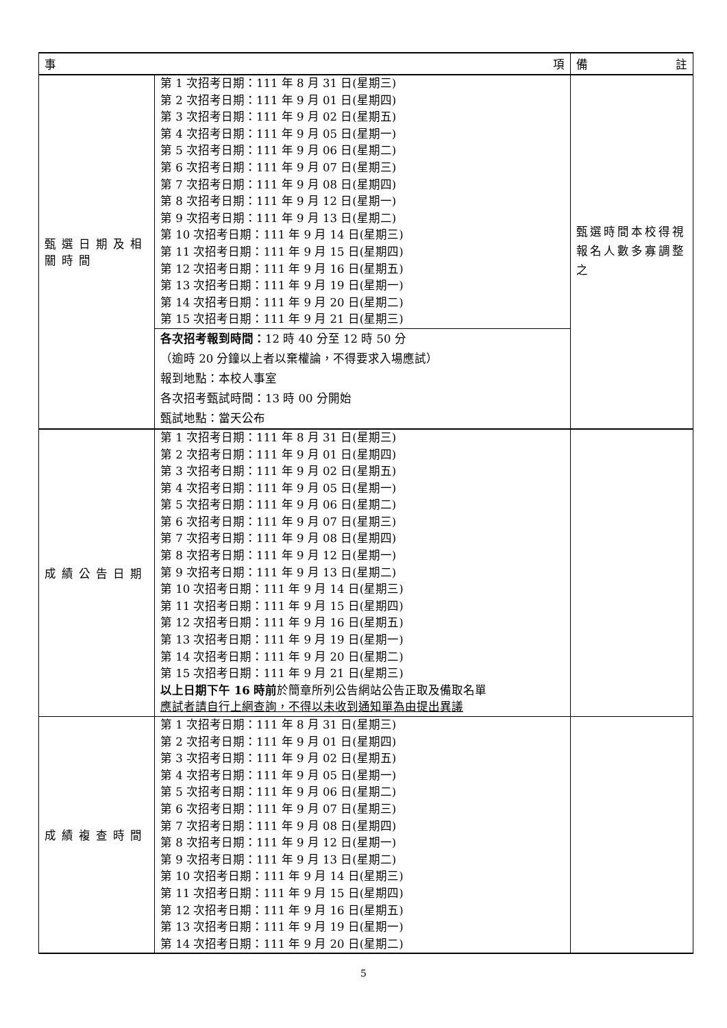| 事 項 | | 備 註 |
| --- | --- | --- |
| 甄選日期及相關時間 | 第 1 次招考日期：111 年 8 月 31 日(星期三) 第 2 次招考日期：111 年 9 月 01 日(星期四) 第 3 次招考日期：111 年 9 月 02 日(星期五) 第 4 次招考日期：111 年 9 月 05 日(星期一) 第 5 次招考日期：111 年 9 月 06 日(星期二) 第 6 次招考日期：111 年 9 月 07 日(星期三) 第 7 次招考日期：111 年 9 月 08 日(星期四) 第 8 次招考日期：111 年 9 月 12 日(星期一) 第 9 次招考日期：111 年 9 月 13 日(星期二) 第 10 次招考日期：111 年 9 月 14 日(星期三) 第 11 次招考日期：111 年 9 月 15 日(星期四) 第 12 次招考日期：111 年 9 月 16 日(星期五) 第 13 次招考日期：111 年 9 月 19 日(星期一) 第 14 次招考日期：111 年 9 月 20 日(星期二) 第 15 次招考日期：111 年 9 月 21 日(星期三) | 甄選時間本校得視報名人數多寡調整之 |
| | 各次招考報到時間： 12 時 40 分至 12 時 50 分 （逾時 20 分鐘以上者以棄權論，不得要求入場應試） 報到地點：本校人事室 各次招考甄試時間：13 時 00 分開始 甄試地點：當天公布 | |
| 成績公告日期 | 第 1 次招考日期：111 年 8 月 31 日(星期三) 第 2 次招考日期：111 年 9 月 01 日(星期四) 第 3 次招考日期：111 年 9 月 02 日(星期五) 第 4 次招考日期：111 年 9 月 05 日(星期一) 第 5 次招考日期：111 年 9 月 06 日(星期二) 第 6 次招考日期：111 年 9 月 07 日(星期三) 第 7 次招考日期：111 年 9 月 08 日(星期四) 第 8 次招考日期：111 年 9 月 12 日(星期一) 第 9 次招考日期：111 年 9 月 13 日(星期二) 第 10 次招考日期：111 年 9 月 14 日(星期三) 第 11 次招考日期：111 年 9 月 15 日(星期四) 第 12 次招考日期：111 年 9 月 16 日(星期五) 第 13 次招考日期：111 年 9 月 19 日(星期一) 第 14 次招考日期：111 年 9 月 20 日(星期二) 第 15 次招考日期：111 年 9 月 21 日(星期三) 以上日期下午 16 時前 於簡章所列公告網站公告正取及備取名單 應試者請自行上網查詢，不得以未收到通知單為由提出異議 | |
| 成績複查時間 | 第 1 次招考日期：111 年 8 月 31 日(星期三) 第 2 次招考日期：111 年 9 月 01 日(星期四) 第 3 次招考日期：111 年 9 月 02 日(星期五) 第 4 次招考日期：111 年 9 月 05 日(星期一) 第 5 次招考日期：111 年 9 月 06 日(星期二) 第 6 次招考日期：111 年 9 月 07 日(星期三) 第 7 次招考日期：111 年 9 月 08 日(星期四) 第 8 次招考日期：111 年 9 月 12 日(星期一) 第 9 次招考日期：111 年 9 月 13 日(星期二) 第 10 次招考日期：111 年 9 月 14 日(星期三) 第 11 次招考日期：111 年 9 月 15 日(星期四) 第 12 次招考日期：111 年 9 月 16 日(星期五) 第 13 次招考日期：111 年 9 月 19 日(星期一) 第 14 次招考日期：111 年 9 月 20 日(星期二) | |
5